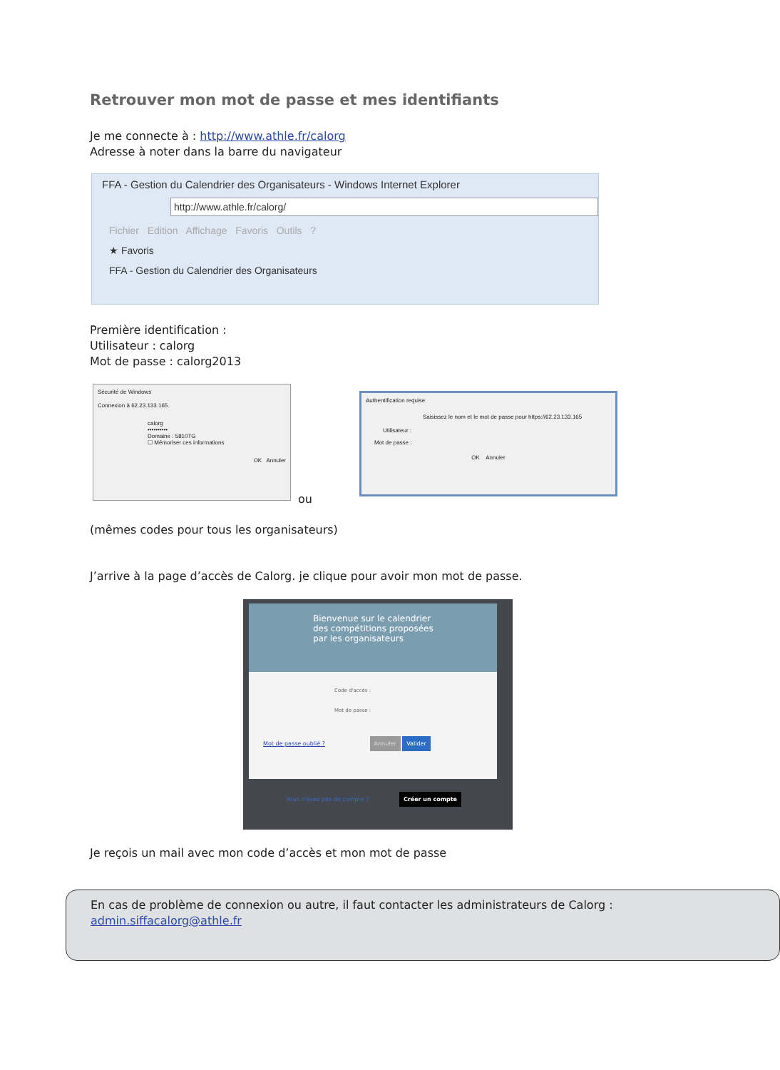Retrouver mon mot de passe et mes identifiants
Je me connecte à : http://www.athle.fr/calorg
Adresse à noter dans la barre du navigateur
FFA - Gestion du Calendrier des Organisateurs - Windows Internet Explorer
http://www.athle.fr/calorg/
Fichier Edition Affichage Favoris Outils ?
★ Favoris
FFA - Gestion du Calendrier des Organisateurs
Première identification :
Utilisateur : calorg
Mot de passe : calorg2013
Sécurité de Windows
Connexion à 62.23.133.165.
calorg
••••••••••
Domaine : 5810TG
☐ Mémoriser ces informations
OK Annuler
ou
Authentification requise
Saisissez le nom et le mot de passe pour https://62.23.133.165
Utilisateur :
Mot de passe :
OK Annuler
(mêmes codes pour tous les organisateurs)
J’arrive à la page d’accès de Calorg. je clique pour avoir mon mot de passe.
Bienvenue sur le calendrier
des compétitions proposées
par les organisateurs
Code d'accès :
Mot de passe :
Mot de passe oublié ? Annuler Valider
Vous n'avez pas de compte ? Créer un compte
Je reçois un mail avec mon code d’accès et mon mot de passe
En cas de problème de connexion ou autre, il faut contacter les administrateurs de Calorg :
admin.siffacalorg@athle.fr